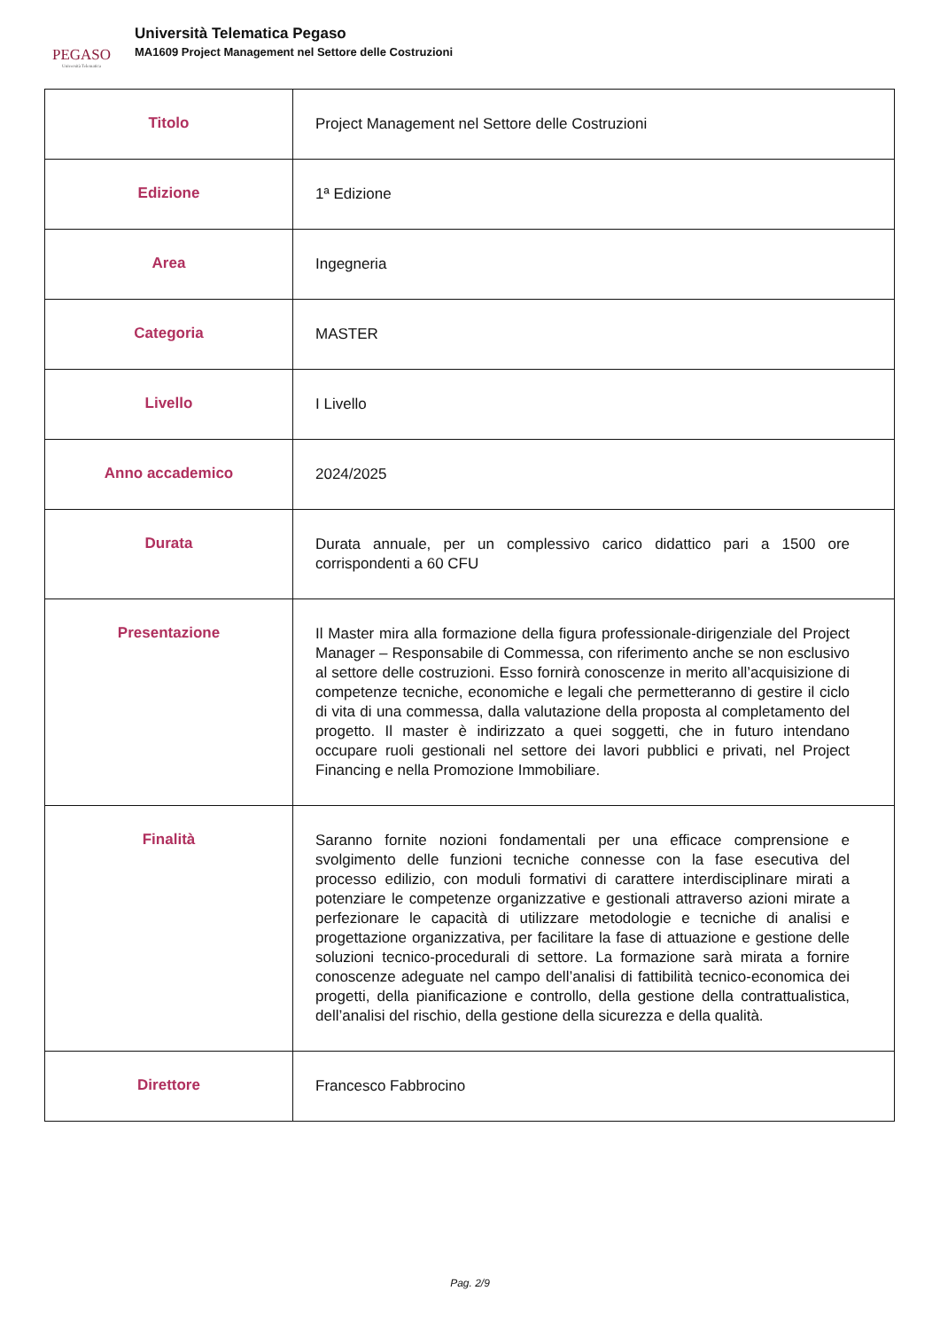PEGASO
Università Telematica
Università Telematica Pegaso
MA1609 Project Management nel Settore delle Costruzioni
| Titolo | Project Management nel Settore delle Costruzioni |
| Edizione | 1ª Edizione |
| Area | Ingegneria |
| Categoria | MASTER |
| Livello | I Livello |
| Anno accademico | 2024/2025 |
| Durata | Durata annuale, per un complessivo carico didattico pari a 1500 ore corrispondenti a 60 CFU |
| Presentazione | Il Master mira alla formazione della figura professionale-dirigenziale del Project Manager – Responsabile di Commessa, con riferimento anche se non esclusivo al settore delle costruzioni. Esso fornirà conoscenze in merito all’acquisizione di competenze tecniche, economiche e legali che permetteranno di gestire il ciclo di vita di una commessa, dalla valutazione della proposta al completamento del progetto. Il master è indirizzato a quei soggetti, che in futuro intendano occupare ruoli gestionali nel settore dei lavori pubblici e privati, nel Project Financing e nella Promozione Immobiliare. |
| Finalità | Saranno fornite nozioni fondamentali per una efficace comprensione e svolgimento delle funzioni tecniche connesse con la fase esecutiva del processo edilizio, con moduli formativi di carattere interdisciplinare mirati a potenziare le competenze organizzative e gestionali attraverso azioni mirate a perfezionare le capacità di utilizzare metodologie e tecniche di analisi e progettazione organizzativa, per facilitare la fase di attuazione e gestione delle soluzioni tecnico-procedurali di settore. La formazione sarà mirata a fornire conoscenze adeguate nel campo dell’analisi di fattibilità tecnico-economica dei progetti, della pianificazione e controllo, della gestione della contrattualistica, dell’analisi del rischio, della gestione della sicurezza e della qualità. |
| Direttore | Francesco Fabbrocino |
Pag. 2/9